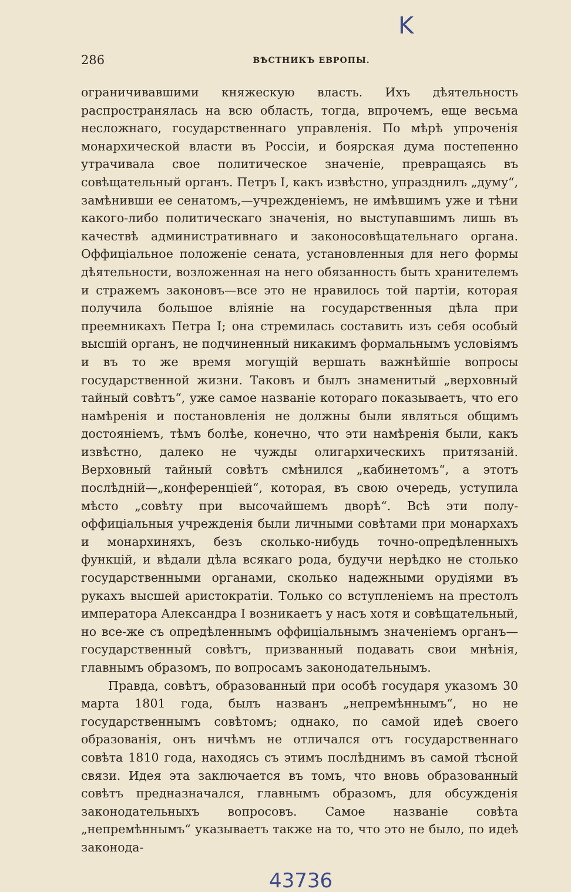K
286 ВѢСТНИКЪ ЕВРОПЫ.
ограничивавшими княжескую власть. Ихъ дѣятельность распространялась на всю область, тогда, впрочемъ, еще весьма несложнаго, государственнаго управленія. По мѣрѣ упроченія монархической власти въ Россіи, и боярская дума постепенно утрачивала свое политическое значеніе, превращаясь въ совѣщательный органъ. Петръ I, какъ извѣстно, упразднилъ „думу“, замѣнивши ее сенатомъ,—учрежденіемъ, не имѣвшимъ уже и тѣни какого-либо политическаго значенія, но выступавшимъ лишь въ качествѣ административнаго и законосовѣщательнаго органа. Оффиціальное положеніе сената, установленныя для него формы дѣятельности, возложенная на него обязанность быть хранителемъ и стражемъ законовъ—все это не нравилось той партіи, которая получила большое вліяніе на государственныя дѣла при преемникахъ Петра I; она стремилась составить изъ себя особый высшій органъ, не подчиненный никакимъ формальнымъ условіямъ и въ то же время могущій вершать важнѣйшіе вопросы государственной жизни. Таковъ и былъ знаменитый „верховный тайный совѣтъ“, уже самое названіе котораго показываетъ, что его намѣренія и постановленія не должны были являться общимъ достояніемъ, тѣмъ болѣе, конечно, что эти намѣренія были, какъ извѣстно, далеко не чужды олигархическихъ притязаній. Верховный тайный совѣтъ смѣнился „кабинетомъ“, а этотъ послѣдній—„конференціей“, которая, въ свою очередь, уступила мѣсто „совѣту при высочайшемъ дворѣ“. Всѣ эти полу-оффиціальныя учрежденія были личными совѣтами при монархахъ и монархиняхъ, безъ сколько-нибудь точно-опредѣленныхъ функцій, и вѣдали дѣла всякаго рода, будучи нерѣдко не столько государственными органами, сколько надежными орудіями въ рукахъ высшей аристократіи. Только со вступленіемъ на престолъ императора Александра I возникаетъ у насъ хотя и совѣщательный, но все-же съ опредѣленнымъ оффиціальнымъ значеніемъ органъ—государственный совѣтъ, призванный подавать свои мнѣнія, главнымъ образомъ, по вопросамъ законодательнымъ.
Правда, совѣтъ, образованный при особѣ государя указомъ 30 марта 1801 года, былъ названъ „непремѣннымъ“, но не государственнымъ совѣтомъ; однако, по самой идеѣ своего образованія, онъ ничѣмъ не отличался отъ государственнаго совѣта 1810 года, находясь съ этимъ послѣднимъ въ самой тѣсной связи. Идея эта заключается въ томъ, что вновь образованный совѣтъ предназначался, главнымъ образомъ, для обсужденія законодательныхъ вопросовъ. Самое названіе совѣта „непремѣннымъ“ указываетъ также на то, что это не было, по идеѣ законода-
43736